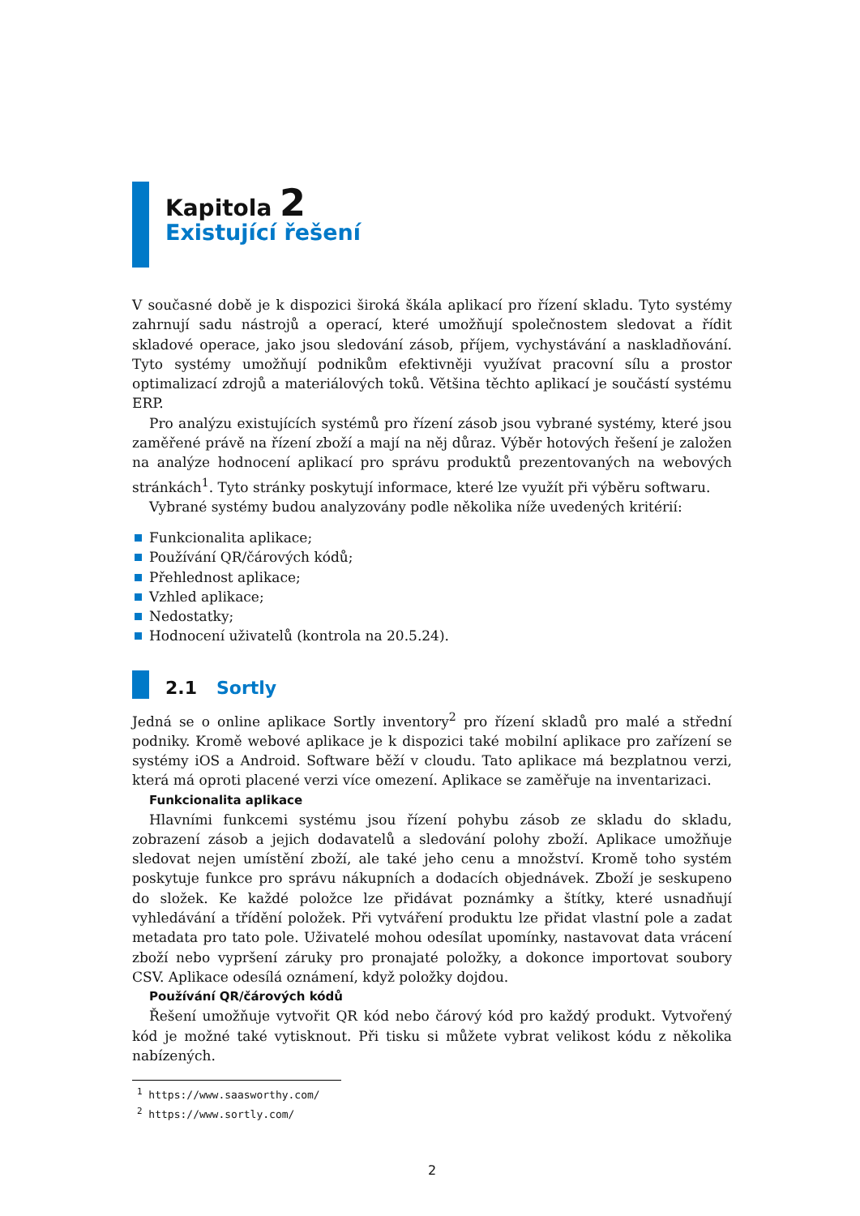Kapitola 2
Existující řešení
V současné době je k dispozici široká škála aplikací pro řízení skladu. Tyto systémy zahrnují sadu nástrojů a operací, které umožňují společnostem sledovat a řídit skladové operace, jako jsou sledování zásob, příjem, vychystávání a naskladňování. Tyto systémy umožňují podnikům efektivněji využívat pracovní sílu a prostor optimalizací zdrojů a materiálových toků. Většina těchto aplikací je součástí systému ERP.
Pro analýzu existujících systémů pro řízení zásob jsou vybrané systémy, které jsou zaměřené právě na řízení zboží a mají na něj důraz. Výběr hotových řešení je založen na analýze hodnocení aplikací pro správu produktů prezentovaných na webových stránkách<sup>1</sup>. Tyto stránky poskytují informace, které lze využít při výběru softwaru.
Vybrané systémy budou analyzovány podle několika níže uvedených kritérií:
Funkcionalita aplikace;
Používání QR/čárových kódů;
Přehlednost aplikace;
Vzhled aplikace;
Nedostatky;
Hodnocení uživatelů (kontrola na 20.5.24).
2.1 Sortly
Jedná se o online aplikace Sortly inventory<sup>2</sup> pro řízení skladů pro malé a střední podniky. Kromě webové aplikace je k dispozici také mobilní aplikace pro zařízení se systémy iOS a Android. Software běží v cloudu. Tato aplikace má bezplatnou verzi, která má oproti placené verzi více omezení. Aplikace se zaměřuje na inventarizaci.
Funkcionalita aplikace
Hlavními funkcemi systému jsou řízení pohybu zásob ze skladu do skladu, zobrazení zásob a jejich dodavatelů a sledování polohy zboží. Aplikace umožňuje sledovat nejen umístění zboží, ale také jeho cenu a množství. Kromě toho systém poskytuje funkce pro správu nákupních a dodacích objednávek. Zboží je seskupeno do složek. Ke každé položce lze přidávat poznámky a štítky, které usnadňují vyhledávání a třídění položek. Při vytváření produktu lze přidat vlastní pole a zadat metadata pro tato pole. Uživatelé mohou odesílat upomínky, nastavovat data vrácení zboží nebo vypršení záruky pro pronajaté položky, a dokonce importovat soubory CSV. Aplikace odesílá oznámení, když položky dojdou.
Používání QR/čárových kódů
Řešení umožňuje vytvořit QR kód nebo čárový kód pro každý produkt. Vytvořený kód je možné také vytisknout. Při tisku si můžete vybrat velikost kódu z několika nabízených.
<sup>1</sup> https://www.saasworthy.com/
<sup>2</sup> https://www.sortly.com/
2